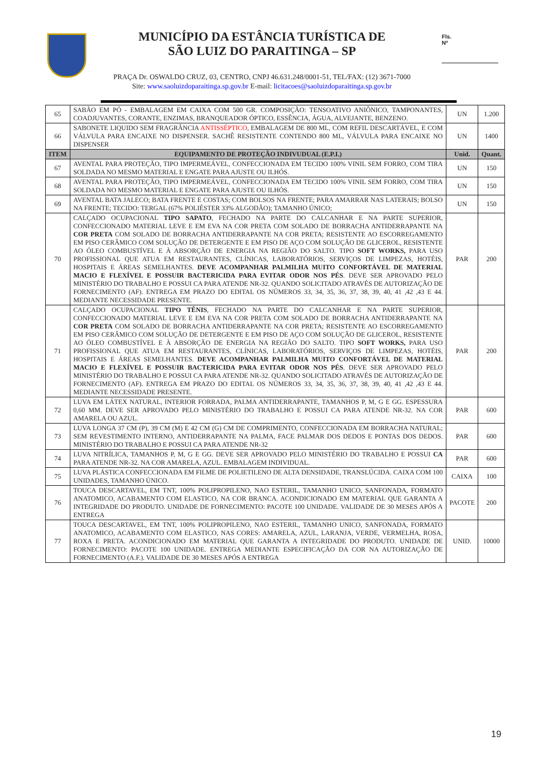MUNICÍPIO DA ESTÂNCIA TURÍSTICA DE
SÃO LUIZ DO PARAITINGA – SP
PRAÇA Dr. OSWALDO CRUZ, 03, CENTRO, CNPJ 46.631.248/0001-51, TEL/FAX: (12) 3671-7000
Site: www.saoluizdoparaitinga.sp.gov.br E-mail: licitacoes@saoluizdoparaitinga.sp.gov.br
Fls.
Nº
| 65 | SABÃO EM PÓ - EMBALAGEM EM CAIXA COM 500 GR. COMPOSIÇÃO: TENSOATIVO ANIÔNICO, TAMPONANTES, COADJUVANTES, CORANTE, ENZIMAS, BRANQUEADOR ÓPTICO, ESSÊNCIA, ÁGUA, ALVEJANTE, BENZENO. | UN | 1.200 |
| 66 | SABONETE LIQUIDO SEM FRAGRÂNCIA ANTISSÉPTICO , EMBALAGEM DE 800 ML, COM REFIL DESCARTÁVEL, E COM VÁLVULA PARA ENCAIXE NO DISPENSER. SACHÊ RESISTENTE CONTENDO 800 ML, VÁLVULA PARA ENCAIXE NO DISPENSER | UN | 1400 |
| ITEM | EQUIPAMENTO DE PROTEÇÃO INDIVUDUAL (E.P.I.) | Unid. | Quant. |
| 67 | AVENTAL PARA PROTEÇÃO, TIPO IMPERMEÁVEL, CONFECCIONADA EM TECIDO 100% VINIL SEM FORRO, COM TIRA SOLDADA NO MESMO MATERIAL E ENGATE PARA AJUSTE OU ILHÓS. | UN | 150 |
| 68 | AVENTAL PARA PROTEÇÃO, TIPO IMPERMEÁVEL, CONFECCIONADA EM TECIDO 100% VINIL SEM FORRO, COM TIRA SOLDADA NO MESMO MATERIAL E ENGATE PARA AJUSTE OU ILHÓS. | UN | 150 |
| 69 | AVENTAL BATA JALECO; BATA FRENTE E COSTAS; COM BOLSOS NA FRENTE; PARA AMARRAR NAS LATERAIS; BOLSO NA FRENTE; TECIDO: TERGAL (67% POLIÉSTER 33% ALGODÃO); TAMANHO ÚNICO; | UN | 150 |
| 70 | CALÇADO OCUPACIONAL TIPO SAPATO , FECHADO NA PARTE DO CALCANHAR E NA PARTE SUPERIOR, CONFECCIONADO MATERIAL LEVE E EM EVA NA COR PRETA COM SOLADO DE BORRACHA ANTIDERRAPANTE NA COR PRETA COM SOLADO DE BORRACHA ANTIDERRAPANTE NA COR PRETA; RESISTENTE AO ESCORREGAMENTO EM PISO CERÂMICO COM SOLUÇÃO DE DETERGENTE E EM PISO DE AÇO COM SOLUÇÃO DE GLICEROL, RESISTENTE AO ÓLEO COMBUSTÍVEL E À ABSORÇÃO DE ENERGIA NA REGIÃO DO SALTO. TIPO SOFT WORKS, PARA USO PROFISSIONAL QUE ATUA EM RESTAURANTES, CLÍNICAS, LABORATÓRIOS, SERVIÇOS DE LIMPEZAS, HOTÉIS, HOSPITAIS E ÁREAS SEMELHANTES. DEVE ACOMPANHAR PALMILHA MUITO CONFORTÁVEL DE MATERIAL MACIO E FLEXÍVEL E POSSUIR BACTERICIDA PARA EVITAR ODOR NOS PÉS . DEVE SER APROVADO PELO MINISTÉRIO DO TRABALHO E POSSUI CA PARA ATENDE NR-32. QUANDO SOLICITADO ATRAVÉS DE AUTORIZAÇÃO DE FORNECIMENTO (AF). ENTREGA EM PRAZO DO EDITAL OS NÚMEROS 33, 34, 35, 36, 37, 38, 39, 40, 41 ,42 ,43 E 44. MEDIANTE NECESSIDADE PRESENTE. | PAR | 200 |
| 71 | CALÇADO OCUPACIONAL TIPO TÊNIS , FECHADO NA PARTE DO CALCANHAR E NA PARTE SUPERIOR, CONFECCIONADO MATERIAL LEVE E EM EVA NA COR PRETA COM SOLADO DE BORRACHA ANTIDERRAPANTE NA COR PRETA COM SOLADO DE BORRACHA ANTIDERRAPANTE NA COR PRETA; RESISTENTE AO ESCORREGAMENTO EM PISO CERÂMICO COM SOLUÇÃO DE DETERGENTE E EM PISO DE AÇO COM SOLUÇÃO DE GLICEROL, RESISTENTE AO ÓLEO COMBUSTÍVEL E À ABSORÇÃO DE ENERGIA NA REGIÃO DO SALTO. TIPO SOFT WORKS, PARA USO PROFISSIONAL QUE ATUA EM RESTAURANTES, CLÍNICAS, LABORATÓRIOS, SERVIÇOS DE LIMPEZAS, HOTÉIS, HOSPITAIS E ÁREAS SEMELHANTES. DEVE ACOMPANHAR PALMILHA MUITO CONFORTÁVEL DE MATERIAL MACIO E FLEXÍVEL E POSSUIR BACTERICIDA PARA EVITAR ODOR NOS PÉS . DEVE SER APROVADO PELO MINISTÉRIO DO TRABALHO E POSSUI CA PARA ATENDE NR-32. QUANDO SOLICITADO ATRAVÉS DE AUTORIZAÇÃO DE FORNECIMENTO (AF). ENTREGA EM PRAZO DO EDITAL OS NÚMEROS 33, 34, 35, 36, 37, 38, 39, 40, 41 ,42 ,43 E 44. MEDIANTE NECESSIDADE PRESENTE. | PAR | 200 |
| 72 | LUVA EM LÁTEX NATURAL, INTERIOR FORRADA, PALMA ANTIDERRAPANTE, TAMANHOS P, M, G E GG. ESPESSURA 0,60 MM. DEVE SER APROVADO PELO MINISTÉRIO DO TRABALHO E POSSUI CA PARA ATENDE NR-32. NA COR AMARELA OU AZUL. | PAR | 600 |
| 73 | LUVA LONGA 37 CM (P), 39 CM (M) E 42 CM (G) CM DE COMPRIMENTO, CONFECCIONADA EM BORRACHA NATURAL; SEM REVESTIMENTO INTERNO, ANTIDERRAPANTE NA PALMA, FACE PALMAR DOS DEDOS E PONTAS DOS DEDOS. MINISTÉRIO DO TRABALHO E POSSUI CA PARA ATENDE NR-32 | PAR | 600 |
| 74 | LUVA NITRÍLICA, TAMANHOS P, M, G E GG. DEVE SER APROVADO PELO MINISTÉRIO DO TRABALHO E POSSUI CA PARA ATENDE NR-32. NA COR AMARELA, AZUL. EMBALAGEM INDIVIDUAL. | PAR | 600 |
| 75 | LUVA PLÁSTICA CONFECCIONADA EM FILME DE POLIETILENO DE ALTA DENSIDADE, TRANSLÚCIDA. CAIXA COM 100 UNIDADES, TAMANHO ÚNICO. | CAIXA | 100 |
| 76 | TOUCA DESCARTAVEL, EM TNT, 100% POLIPROPILENO, NAO ESTERIL, TAMANHO UNICO, SANFONADA, FORMATO ANATOMICO, ACABAMENTO COM ELASTICO, NA COR BRANCA. ACONDICIONADO EM MATERIAL QUE GARANTA A INTEGRIDADE DO PRODUTO. UNIDADE DE FORNECIMENTO: PACOTE 100 UNIDADE. VALIDADE DE 30 MESES APÓS A ENTREGA | PACOTE | 200 |
| 77 | TOUCA DESCARTAVEL, EM TNT, 100% POLIPROPILENO, NAO ESTERIL, TAMANHO UNICO, SANFONADA, FORMATO ANATOMICO, ACABAMENTO COM ELASTICO, NAS CORES: AMARELA, AZUL, LARANJA, VERDE, VERMELHA, ROSA, ROXA E PRETA. ACONDICIONADO EM MATERIAL QUE GARANTA A INTEGRIDADE DO PRODUTO. UNIDADE DE FORNECIMENTO: PACOTE 100 UNIDADE. ENTREGA MEDIANTE ESPECIFICAÇÃO DA COR NA AUTORIZAÇÃO DE FORNECIMENTO (A.F.). VALIDADE DE 30 MESES APÓS A ENTREGA | UNID. | 10000 |
19